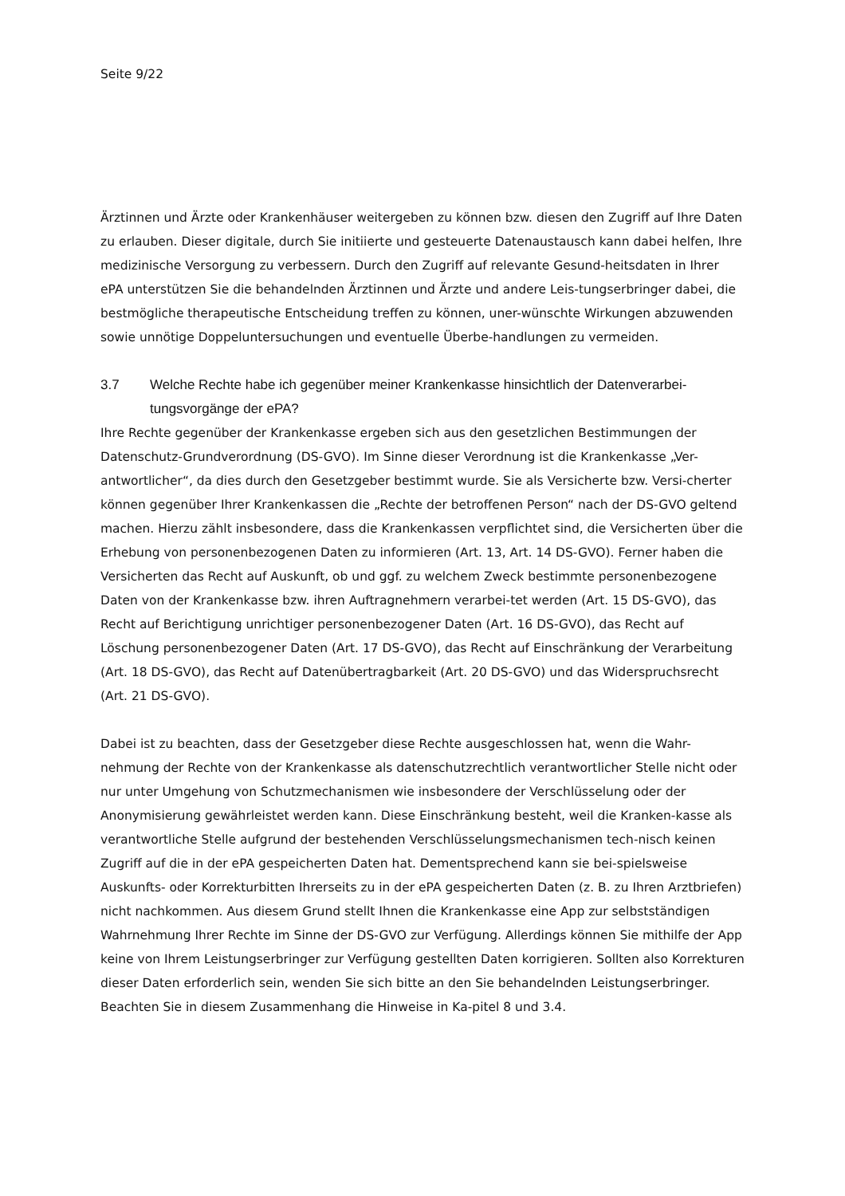Seite 9/22
Ärztinnen und Ärzte oder Krankenhäuser weitergeben zu können bzw. diesen den Zugriff auf Ihre Daten zu erlauben. Dieser digitale, durch Sie initiierte und gesteuerte Datenaustausch kann dabei helfen, Ihre medizinische Versorgung zu verbessern. Durch den Zugriff auf relevante Gesund-heitsdaten in Ihrer ePA unterstützen Sie die behandelnden Ärztinnen und Ärzte und andere Leis-tungserbringer dabei, die bestmögliche therapeutische Entscheidung treffen zu können, uner-wünschte Wirkungen abzuwenden sowie unnötige Doppeluntersuchungen und eventuelle Überbe-handlungen zu vermeiden.
3.7 Welche Rechte habe ich gegenüber meiner Krankenkasse hinsichtlich der Datenverarbei-tungsvorgänge der ePA?
Ihre Rechte gegenüber der Krankenkasse ergeben sich aus den gesetzlichen Bestimmungen der Datenschutz-Grundverordnung (DS-GVO). Im Sinne dieser Verordnung ist die Krankenkasse „Ver-antwortlicher“, da dies durch den Gesetzgeber bestimmt wurde. Sie als Versicherte bzw. Versi-cherter können gegenüber Ihrer Krankenkassen die „Rechte der betroffenen Person“ nach der DS-GVO geltend machen. Hierzu zählt insbesondere, dass die Krankenkassen verpflichtet sind, die Versicherten über die Erhebung von personenbezogenen Daten zu informieren (Art. 13, Art. 14 DS-GVO). Ferner haben die Versicherten das Recht auf Auskunft, ob und ggf. zu welchem Zweck bestimmte personenbezogene Daten von der Krankenkasse bzw. ihren Auftragnehmern verarbei-tet werden (Art. 15 DS-GVO), das Recht auf Berichtigung unrichtiger personenbezogener Daten (Art. 16 DS-GVO), das Recht auf Löschung personenbezogener Daten (Art. 17 DS-GVO), das Recht auf Einschränkung der Verarbeitung (Art. 18 DS-GVO), das Recht auf Datenübertragbarkeit (Art. 20 DS-GVO) und das Widerspruchsrecht (Art. 21 DS-GVO).
Dabei ist zu beachten, dass der Gesetzgeber diese Rechte ausgeschlossen hat, wenn die Wahr-nehmung der Rechte von der Krankenkasse als datenschutzrechtlich verantwortlicher Stelle nicht oder nur unter Umgehung von Schutzmechanismen wie insbesondere der Verschlüsselung oder der Anonymisierung gewährleistet werden kann. Diese Einschränkung besteht, weil die Kranken-kasse als verantwortliche Stelle aufgrund der bestehenden Verschlüsselungsmechanismen tech-nisch keinen Zugriff auf die in der ePA gespeicherten Daten hat. Dementsprechend kann sie bei-spielsweise Auskunfts- oder Korrekturbitten Ihrerseits zu in der ePA gespeicherten Daten (z. B. zu Ihren Arztbriefen) nicht nachkommen. Aus diesem Grund stellt Ihnen die Krankenkasse eine App zur selbstständigen Wahrnehmung Ihrer Rechte im Sinne der DS-GVO zur Verfügung. Allerdings können Sie mithilfe der App keine von Ihrem Leistungserbringer zur Verfügung gestellten Daten korrigieren. Sollten also Korrekturen dieser Daten erforderlich sein, wenden Sie sich bitte an den Sie behandelnden Leistungserbringer. Beachten Sie in diesem Zusammenhang die Hinweise in Ka-pitel 8 und 3.4.